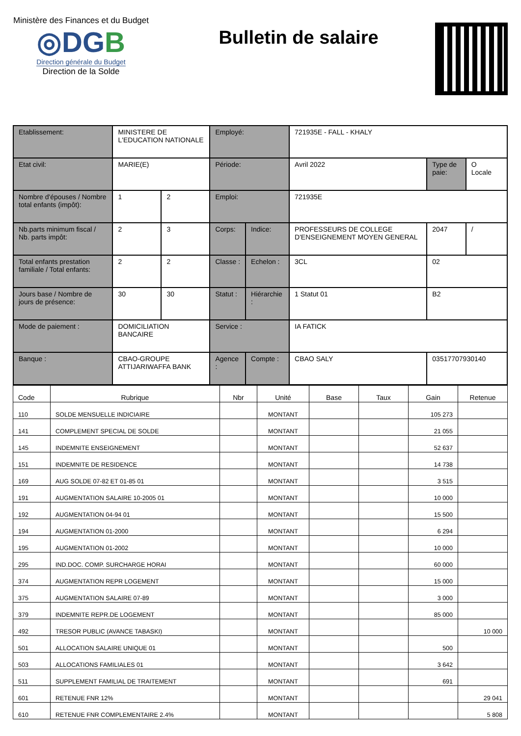Ministère des Finances et du Budget
◎DGB
Direction générale du Budget
Direction de la Solde
Bulletin de salaire
| Etablissement: | MINISTERE DE L'EDUCATION NATIONALE | | Employé: | | 721935E - FALL - KHALY | | |
| Etat civil: | MARIE(E) | | Période: | | Avril 2022 | Type de paie: | O Locale |
| Nombre d'épouses / Nombre total enfants (impôt): | 1 | 2 | Emploi: | | 721935E | | |
| Nb.parts minimum fiscal / Nb. parts impôt: | 2 | 3 | Corps: | Indice: | PROFESSEURS DE COLLEGE D'ENSEIGNEMENT MOYEN GENERAL | 2047 | / |
| Total enfants prestation familiale / Total enfants: | 2 | 2 | Classe : | Echelon : | 3CL | 02 | |
| Jours base / Nombre de jours de présence: | 30 | 30 | Statut : | Hiérarchie : | 1 Statut 01 | B2 | |
| Mode de paiement : | DOMICILIATION BANCAIRE | | Service : | | IA FATICK | | |
| Banque : | CBAO-GROUPE ATTIJARIWAFFA BANK | | Agence : | Compte : | CBAO SALY | 03517707930140 | |
| Code | Rubrique | Nbr | Unité | Base | Taux | Gain | Retenue |
| --- | --- | --- | --- | --- | --- | --- | --- |
| 110 | SOLDE MENSUELLE INDICIAIRE | | MONTANT | | | 105 273 | |
| 141 | COMPLEMENT SPECIAL DE SOLDE | | MONTANT | | | 21 055 | |
| 145 | INDEMNITE ENSEIGNEMENT | | MONTANT | | | 52 637 | |
| 151 | INDEMNITE DE RESIDENCE | | MONTANT | | | 14 738 | |
| 169 | AUG SOLDE 07-82 ET 01-85 01 | | MONTANT | | | 3 515 | |
| 191 | AUGMENTATION SALAIRE 10-2005 01 | | MONTANT | | | 10 000 | |
| 192 | AUGMENTATION 04-94 01 | | MONTANT | | | 15 500 | |
| 194 | AUGMENTATION 01-2000 | | MONTANT | | | 6 294 | |
| 195 | AUGMENTATION 01-2002 | | MONTANT | | | 10 000 | |
| 295 | IND.DOC. COMP. SURCHARGE HORAI | | MONTANT | | | 60 000 | |
| 374 | AUGMENTATION REPR LOGEMENT | | MONTANT | | | 15 000 | |
| 375 | AUGMENTATION SALAIRE 07-89 | | MONTANT | | | 3 000 | |
| 379 | INDEMNITE REPR.DE LOGEMENT | | MONTANT | | | 85 000 | |
| 492 | TRESOR PUBLIC (AVANCE TABASKI) | | MONTANT | | | | 10 000 |
| 501 | ALLOCATION SALAIRE UNIQUE 01 | | MONTANT | | | 500 | |
| 503 | ALLOCATIONS FAMILIALES 01 | | MONTANT | | | 3 642 | |
| 511 | SUPPLEMENT FAMILIAL DE TRAITEMENT | | MONTANT | | | 691 | |
| 601 | RETENUE FNR 12% | | MONTANT | | | | 29 041 |
| 610 | RETENUE FNR COMPLEMENTAIRE 2.4% | | MONTANT | | | | 5 808 |